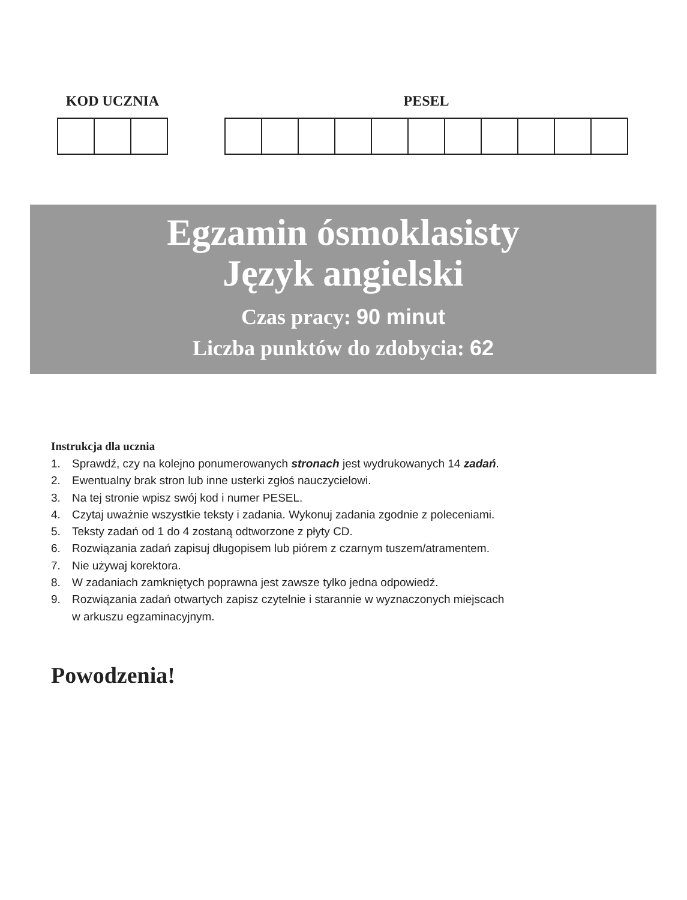KOD UCZNIA PESEL
Egzamin ósmoklasisty
Język angielski
Czas pracy: 90 minut
Liczba punktów do zdobycia: 62
Instrukcja dla ucznia
1. Sprawdź, czy na kolejno ponumerowanych stronach jest wydrukowanych 14 zadań.
2. Ewentualny brak stron lub inne usterki zgłoś nauczycielowi.
3. Na tej stronie wpisz swój kod i numer PESEL.
4. Czytaj uważnie wszystkie teksty i zadania. Wykonuj zadania zgodnie z poleceniami.
5. Teksty zadań od 1 do 4 zostaną odtworzone z płyty CD.
6. Rozwiązania zadań zapisuj długopisem lub piórem z czarnym tuszem/atramentem.
7. Nie używaj korektora.
8. W zadaniach zamkniętych poprawna jest zawsze tylko jedna odpowiedź.
9. Rozwiązania zadań otwartych zapisz czytelnie i starannie w wyznaczonych miejscach
w arkuszu egzaminacyjnym.
Powodzenia!